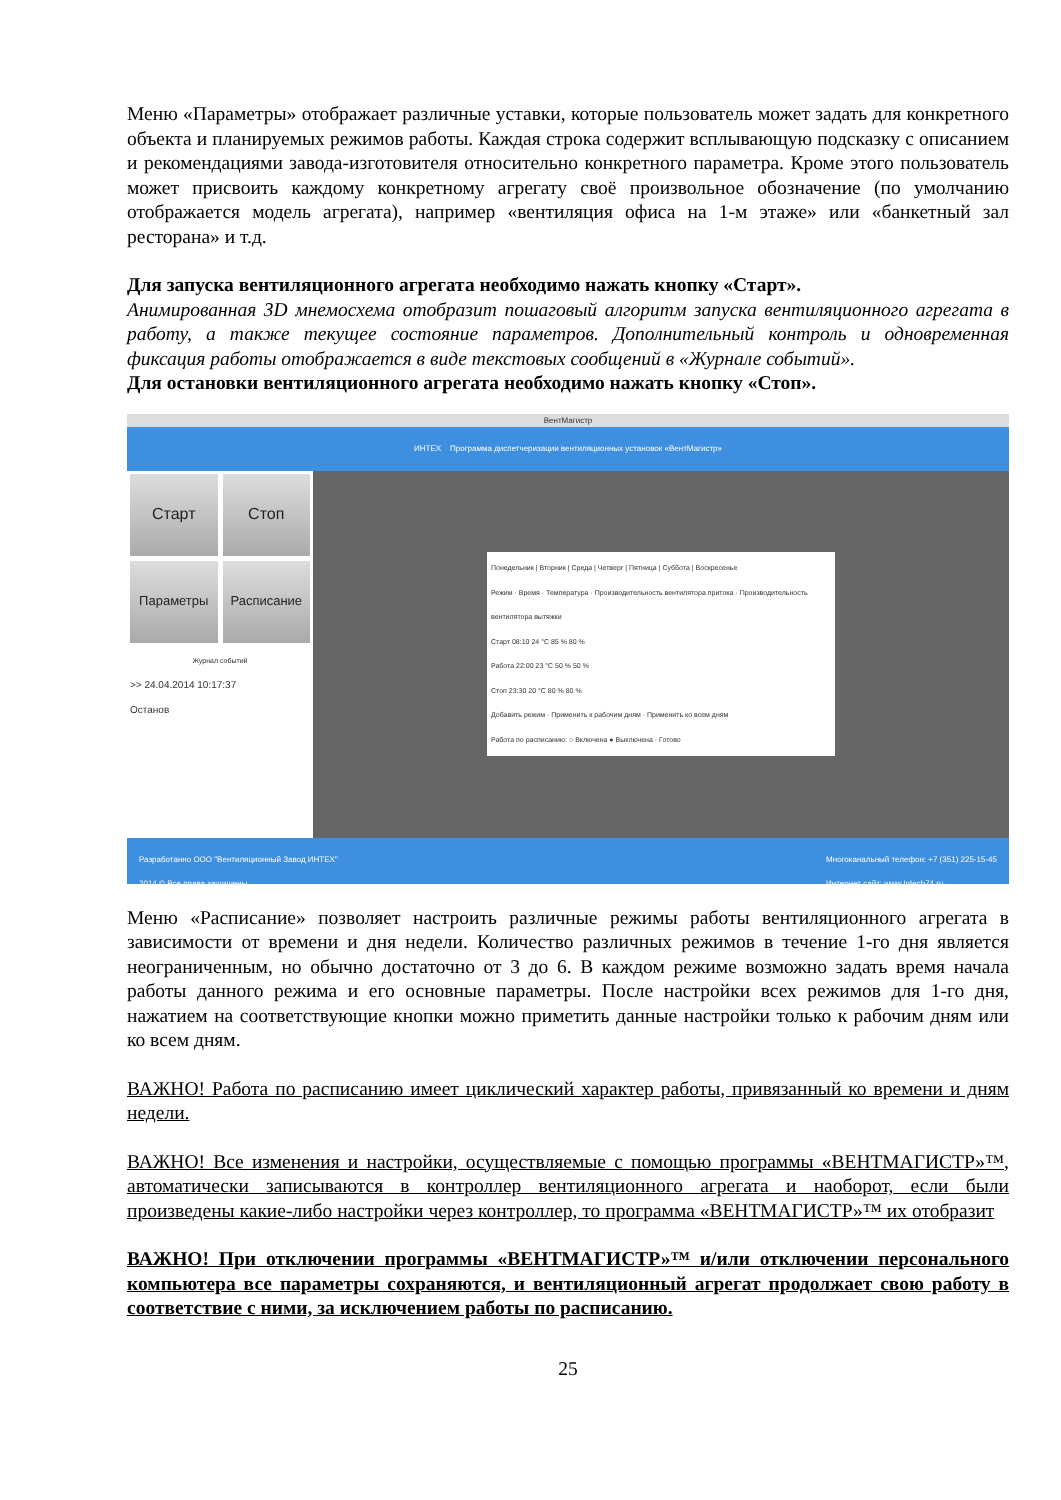Меню «Параметры» отображает различные уставки, которые пользователь может задать для конкретного объекта и планируемых режимов работы. Каждая строка содержит всплывающую подсказку с описанием и рекомендациями завода-изготовителя относительно конкретного параметра. Кроме этого пользователь может присвоить каждому конкретному агрегату своё произвольное обозначение (по умолчанию отображается модель агрегата), например «вентиляция офиса на 1-м этаже» или «банкетный зал ресторана» и т.д.
Для запуска вентиляционного агрегата необходимо нажать кнопку «Старт».
Анимированная 3D мнемосхема отобразит пошаговый алгоритм запуска вентиляционного агрегата в работу, а также текущее состояние параметров. Дополнительный контроль и одновременная фиксация работы отображается в виде текстовых сообщений в «Журнале событий».
Для остановки вентиляционного агрегата необходимо нажать кнопку «Стоп».
ВентМагистр
ИНТЕХ Программа диспетчеризации вентиляционных установок «ВентМагистр»
Старт
Стоп
Параметры
Расписание
Журнал событий
>> 24.04.2014 10:17:37
Останов
Понедельник | Вторник | Среда | Четверг | Пятница | Суббота | Воскресенье
Режим · Время · Температура · Производительность вентилятора притока · Производительность вентилятора вытяжки
Старт 08:10 24 °C 85 % 80 %
Работа 22:00 23 °C 50 % 50 %
Стоп 23:30 20 °C 80 % 80 %
Добавить режим · Применить к рабочим дням · Применить ко всем дням
Работа по расписанию: ○ Включена ● Выключена · Готово
Разработанно ООО "Вентиляционный Завод ИНТЕХ"
2014 © Все права защищены Многоканальный телефон: +7 (351) 225-15-45
Интернет сайт: www.Intech74.ru
Меню «Расписание» позволяет настроить различные режимы работы вентиляционного агрегата в зависимости от времени и дня недели. Количество различных режимов в течение 1-го дня является неограниченным, но обычно достаточно от 3 до 6. В каждом режиме возможно задать время начала работы данного режима и его основные параметры. После настройки всех режимов для 1-го дня, нажатием на соответствующие кнопки можно приметить данные настройки только к рабочим дням или ко всем дням.
ВАЖНО! Работа по расписанию имеет циклический характер работы, привязанный ко времени и дням недели.
ВАЖНО! Все изменения и настройки, осуществляемые с помощью программы «ВЕНТМАГИСТР»™, автоматически записываются в контроллер вентиляционного агрегата и наоборот, если были произведены какие-либо настройки через контроллер, то программа «ВЕНТМАГИСТР»™ их отобразит
ВАЖНО! При отключении программы «ВЕНТМАГИСТР»™ и/или отключении персонального компьютера все параметры сохраняются, и вентиляционный агрегат продолжает свою работу в соответствие с ними, за исключением работы по расписанию.
25